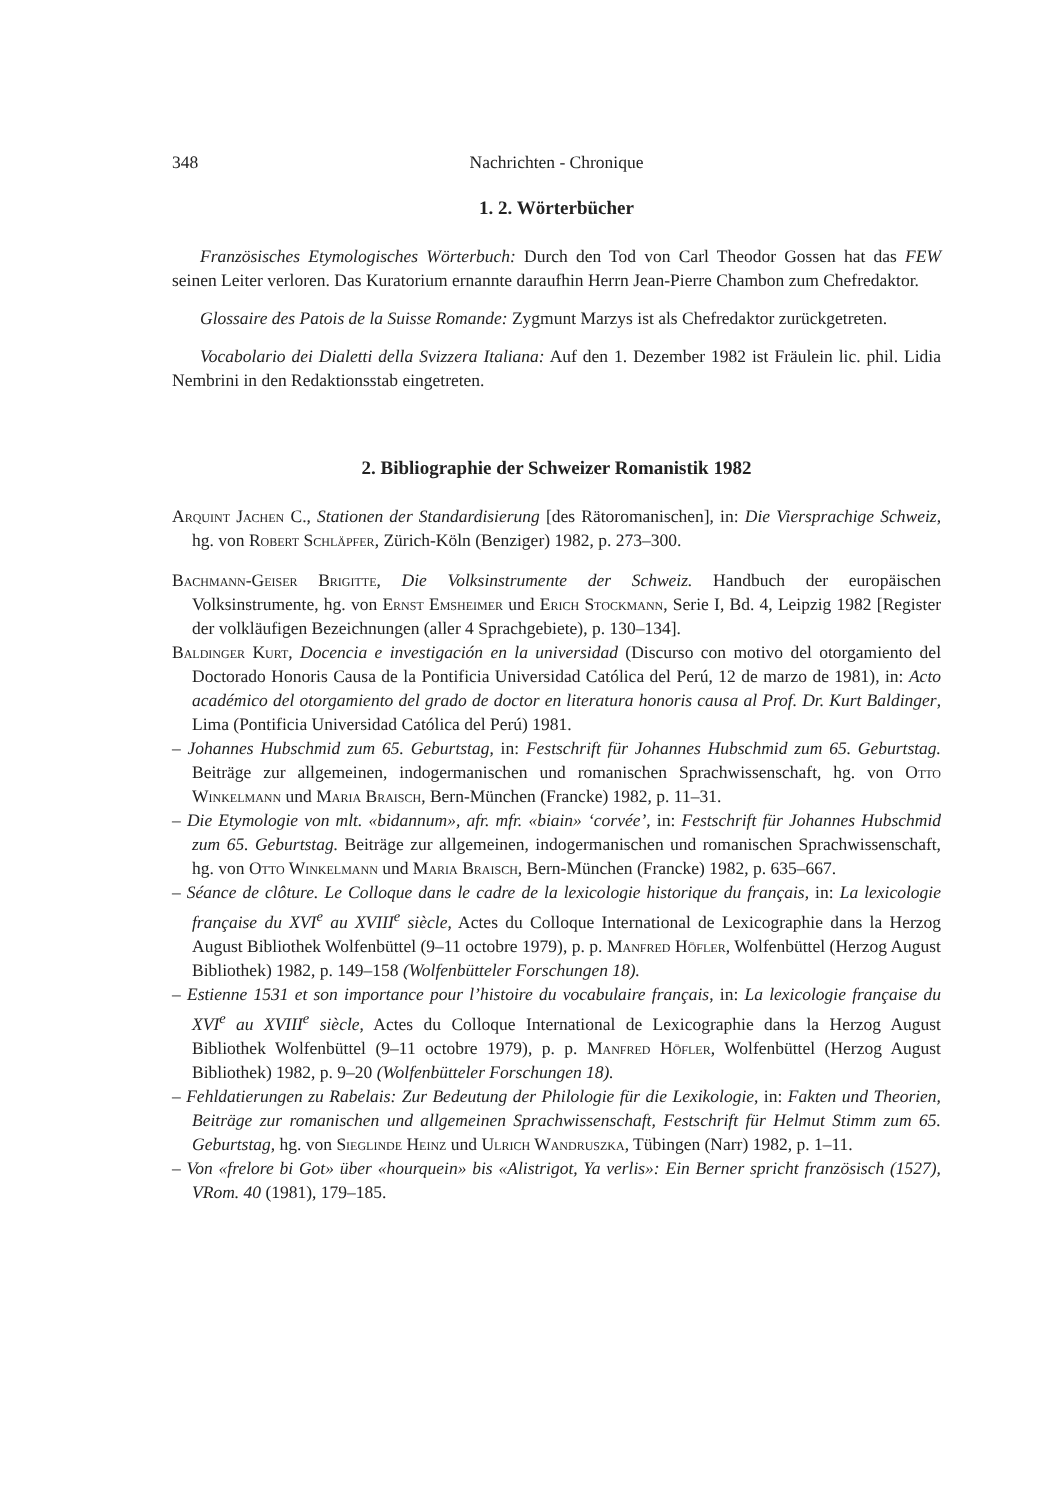348 Nachrichten - Chronique
1. 2. Wörterbücher
Französisches Etymologisches Wörterbuch: Durch den Tod von Carl Theodor Gossen hat das FEW seinen Leiter verloren. Das Kuratorium ernannte daraufhin Herrn Jean-Pierre Chambon zum Chefredaktor.
Glossaire des Patois de la Suisse Romande: Zygmunt Marzys ist als Chefredaktor zurückgetreten.
Vocabolario dei Dialetti della Svizzera Italiana: Auf den 1. Dezember 1982 ist Fräulein lic. phil. Lidia Nembrini in den Redaktionsstab eingetreten.
2. Bibliographie der Schweizer Romanistik 1982
Arquint Jachen C., Stationen der Standardisierung [des Rätoromanischen], in: Die Viersprachige Schweiz, hg. von Robert Schläpfer, Zürich-Köln (Benziger) 1982, p. 273–300.
Bachmann-Geiser Brigitte, Die Volksinstrumente der Schweiz. Handbuch der europäischen Volksinstrumente, hg. von Ernst Emsheimer und Erich Stockmann, Serie I, Bd. 4, Leipzig 1982 [Register der volkläufigen Bezeichnungen (aller 4 Sprachgebiete), p. 130–134].
Baldinger Kurt, Docencia e investigación en la universidad (Discurso con motivo del otorgamiento del Doctorado Honoris Causa de la Pontificia Universidad Católica del Perú, 12 de marzo de 1981), in: Acto académico del otorgamiento del grado de doctor en literatura honoris causa al Prof. Dr. Kurt Baldinger, Lima (Pontificia Universidad Católica del Perú) 1981.
– Johannes Hubschmid zum 65. Geburtstag, in: Festschrift für Johannes Hubschmid zum 65. Geburtstag. Beiträge zur allgemeinen, indogermanischen und romanischen Sprachwissenschaft, hg. von Otto Winkelmann und Maria Braisch, Bern-München (Francke) 1982, p. 11–31.
– Die Etymologie von mlt. «bidannum», afr. mfr. «biain» ‘corvée’, in: Festschrift für Johannes Hubschmid zum 65. Geburtstag. Beiträge zur allgemeinen, indogermanischen und romanischen Sprachwissenschaft, hg. von Otto Winkelmann und Maria Braisch, Bern-München (Francke) 1982, p. 635–667.
– Séance de clôture. Le Colloque dans le cadre de la lexicologie historique du français, in: La lexicologie française du XVI<sup>e</sup> au XVIII<sup>e</sup> siècle, Actes du Colloque International de Lexicographie dans la Herzog August Bibliothek Wolfenbüttel (9–11 octobre 1979), p. p. Manfred Höfler, Wolfenbüttel (Herzog August Bibliothek) 1982, p. 149–158 (Wolfenbütteler Forschungen 18).
– Estienne 1531 et son importance pour l’histoire du vocabulaire français, in: La lexicologie française du XVI<sup>e</sup> au XVIII<sup>e</sup> siècle, Actes du Colloque International de Lexicographie dans la Herzog August Bibliothek Wolfenbüttel (9–11 octobre 1979), p. p. Manfred Höfler, Wolfenbüttel (Herzog August Bibliothek) 1982, p. 9–20 (Wolfenbütteler Forschungen 18).
– Fehldatierungen zu Rabelais: Zur Bedeutung der Philologie für die Lexikologie, in: Fakten und Theorien, Beiträge zur romanischen und allgemeinen Sprachwissenschaft, Festschrift für Helmut Stimm zum 65. Geburtstag, hg. von Sieglinde Heinz und Ulrich Wandruszka, Tübingen (Narr) 1982, p. 1–11.
– Von «frelore bi Got» über «hourquein» bis «Alistrigot, Ya verlis»: Ein Berner spricht französisch (1527), VRom. 40 (1981), 179–185.